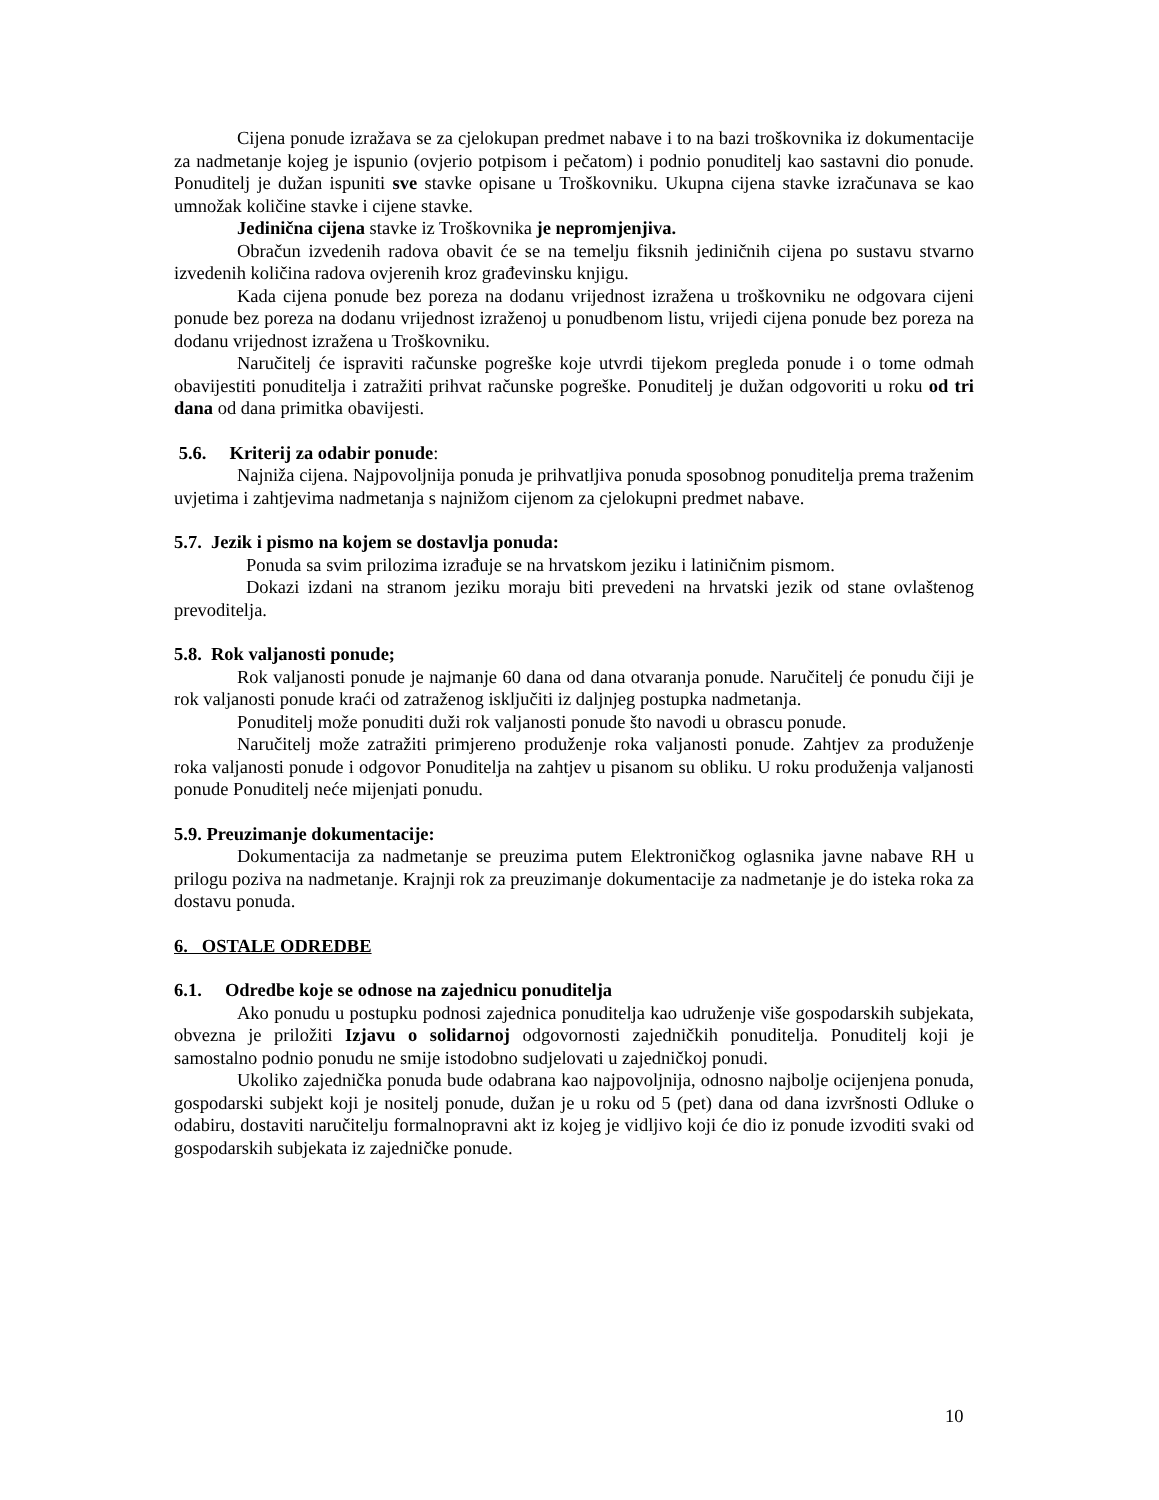Cijena ponude izražava se za cjelokupan predmet nabave i to na bazi troškovnika iz dokumentacije za nadmetanje kojeg je ispunio (ovjerio potpisom i pečatom) i podnio ponuditelj kao sastavni dio ponude. Ponuditelj je dužan ispuniti sve stavke opisane u Troškovniku. Ukupna cijena stavke izračunava se kao umnožak količine stavke i cijene stavke.
Jedinična cijena stavke iz Troškovnika je nepromjenjiva.
Obračun izvedenih radova obavit će se na temelju fiksnih jediničnih cijena po sustavu stvarno izvedenih količina radova ovjerenih kroz građevinsku knjigu.
Kada cijena ponude bez poreza na dodanu vrijednost izražena u troškovniku ne odgovara cijeni ponude bez poreza na dodanu vrijednost izraženoj u ponudbenom listu, vrijedi cijena ponude bez poreza na dodanu vrijednost izražena u Troškovniku.
Naručitelj će ispraviti računske pogreške koje utvrdi tijekom pregleda ponude i o tome odmah obavijestiti ponuditelja i zatražiti prihvat računske pogreške. Ponuditelj je dužan odgovoriti u roku od tri dana od dana primitka obavijesti.
5.6. Kriterij za odabir ponude:
Najniža cijena. Najpovoljnija ponuda je prihvatljiva ponuda sposobnog ponuditelja prema traženim uvjetima i zahtjevima nadmetanja s najnižom cijenom za cjelokupni predmet nabave.
5.7. Jezik i pismo na kojem se dostavlja ponuda:
Ponuda sa svim prilozima izrađuje se na hrvatskom jeziku i latiničnim pismom.
Dokazi izdani na stranom jeziku moraju biti prevedeni na hrvatski jezik od stane ovlaštenog prevoditelja.
5.8. Rok valjanosti ponude;
Rok valjanosti ponude je najmanje 60 dana od dana otvaranja ponude. Naručitelj će ponudu čiji je rok valjanosti ponude kraći od zatraženog isključiti iz daljnjeg postupka nadmetanja.
Ponuditelj može ponuditi duži rok valjanosti ponude što navodi u obrascu ponude.
Naručitelj može zatražiti primjereno produženje roka valjanosti ponude. Zahtjev za produženje roka valjanosti ponude i odgovor Ponuditelja na zahtjev u pisanom su obliku. U roku produženja valjanosti ponude Ponuditelj neće mijenjati ponudu.
5.9. Preuzimanje dokumentacije:
Dokumentacija za nadmetanje se preuzima putem Elektroničkog oglasnika javne nabave RH u prilogu poziva na nadmetanje. Krajnji rok za preuzimanje dokumentacije za nadmetanje je do isteka roka za dostavu ponuda.
6. OSTALE ODREDBE
6.1. Odredbe koje se odnose na zajednicu ponuditelja
Ako ponudu u postupku podnosi zajednica ponuditelja kao udruženje više gospodarskih subjekata, obvezna je priložiti Izjavu o solidarnoj odgovornosti zajedničkih ponuditelja. Ponuditelj koji je samostalno podnio ponudu ne smije istodobno sudjelovati u zajedničkoj ponudi.
Ukoliko zajednička ponuda bude odabrana kao najpovoljnija, odnosno najbolje ocijenjena ponuda, gospodarski subjekt koji je nositelj ponude, dužan je u roku od 5 (pet) dana od dana izvršnosti Odluke o odabiru, dostaviti naručitelju formalnopravni akt iz kojeg je vidljivo koji će dio iz ponude izvoditi svaki od gospodarskih subjekata iz zajedničke ponude.
10